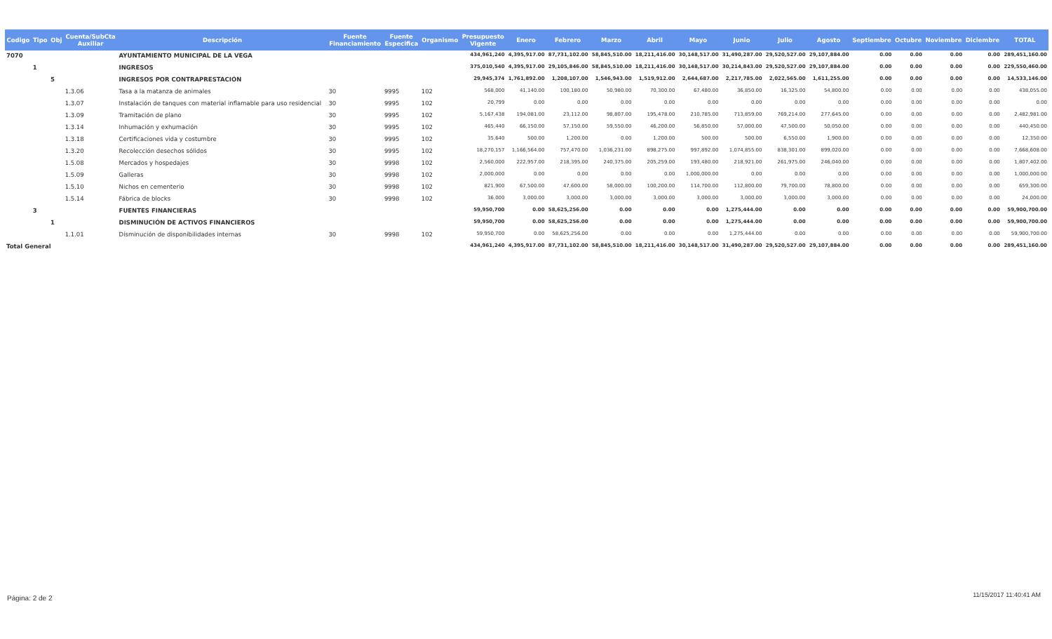| Codigo | Tipo | Obj | Cuenta/SubCta Auxiliar | Descripción | Fuente Financiamiento | Fuente Especifica | Organismo | Presupuesto Vigente | Enero | Febrero | Marzo | Abril | Mayo | Junio | Julio | Agosto | Septiembre | Octubre | Noviembre | Diciembre | TOTAL |
| --- | --- | --- | --- | --- | --- | --- | --- | --- | --- | --- | --- | --- | --- | --- | --- | --- | --- | --- | --- | --- | --- |
| 7070 | | | | AYUNTAMIENTO MUNICIPAL DE LA VEGA | | | | 434,961,240 | 4,395,917.00 | 87,731,102.00 | 58,845,510.00 | 18,211,416.00 | 30,148,517.00 | 31,490,287.00 | 29,520,527.00 | 29,107,884.00 | 0.00 | 0.00 | 0.00 | 0.00 | 289,451,160.00 |
| | 1 | | | INGRESOS | | | | 375,010,540 | 4,395,917.00 | 29,105,846.00 | 58,845,510.00 | 18,211,416.00 | 30,148,517.00 | 30,214,843.00 | 29,520,527.00 | 29,107,884.00 | 0.00 | 0.00 | 0.00 | 0.00 | 229,550,460.00 |
| | | 5 | | INGRESOS POR CONTRAPRESTACIÓN | | | | 29,945,374 | 1,761,892.00 | 1,208,107.00 | 1,546,943.00 | 1,519,912.00 | 2,644,687.00 | 2,217,785.00 | 2,022,565.00 | 1,611,255.00 | 0.00 | 0.00 | 0.00 | 0.00 | 14,533,146.00 |
| | | | 1.3.06 | Tasa a la matanza de animales | 30 | 9995 | 102 | 568,000 | 41,140.00 | 100,180.00 | 50,980.00 | 70,300.00 | 67,480.00 | 36,850.00 | 16,325.00 | 54,800.00 | 0.00 | 0.00 | 0.00 | 0.00 | 438,055.00 |
| | | | 1.3.07 | Instalación de tanques con material inflamable para uso residencial | 30 | 9995 | 102 | 20,799 | 0.00 | 0.00 | 0.00 | 0.00 | 0.00 | 0.00 | 0.00 | 0.00 | 0.00 | 0.00 | 0.00 | 0.00 | 0.00 |
| | | | 1.3.09 | Tramitación de plano | 30 | 9995 | 102 | 5,167,438 | 194,081.00 | 23,112.00 | 98,807.00 | 195,478.00 | 210,785.00 | 713,859.00 | 769,214.00 | 277,645.00 | 0.00 | 0.00 | 0.00 | 0.00 | 2,482,981.00 |
| | | | 1.3.14 | Inhumación y exhumación | 30 | 9995 | 102 | 465,440 | 66,150.00 | 57,150.00 | 59,550.00 | 46,200.00 | 56,850.00 | 57,000.00 | 47,500.00 | 50,050.00 | 0.00 | 0.00 | 0.00 | 0.00 | 440,450.00 |
| | | | 1.3.18 | Certificaciones vida y costumbre | 30 | 9995 | 102 | 35,640 | 500.00 | 1,200.00 | 0.00 | 1,200.00 | 500.00 | 500.00 | 6,550.00 | 1,900.00 | 0.00 | 0.00 | 0.00 | 0.00 | 12,350.00 |
| | | | 1.3.20 | Recolección desechos sólidos | 30 | 9995 | 102 | 18,270,157 | 1,166,564.00 | 757,470.00 | 1,036,231.00 | 898,275.00 | 997,892.00 | 1,074,855.00 | 838,301.00 | 899,020.00 | 0.00 | 0.00 | 0.00 | 0.00 | 7,668,608.00 |
| | | | 1.5.08 | Mercados y hospedajes | 30 | 9998 | 102 | 2,560,000 | 222,957.00 | 218,395.00 | 240,375.00 | 205,259.00 | 193,480.00 | 218,921.00 | 261,975.00 | 246,040.00 | 0.00 | 0.00 | 0.00 | 0.00 | 1,807,402.00 |
| | | | 1.5.09 | Galleras | 30 | 9998 | 102 | 2,000,000 | 0.00 | 0.00 | 0.00 | 0.00 | 1,000,000.00 | 0.00 | 0.00 | 0.00 | 0.00 | 0.00 | 0.00 | 0.00 | 1,000,000.00 |
| | | | 1.5.10 | Nichos en cementerio | 30 | 9998 | 102 | 821,900 | 67,500.00 | 47,600.00 | 58,000.00 | 100,200.00 | 114,700.00 | 112,800.00 | 79,700.00 | 78,800.00 | 0.00 | 0.00 | 0.00 | 0.00 | 659,300.00 |
| | | | 1.5.14 | Fábrica de blocks | 30 | 9998 | 102 | 36,000 | 3,000.00 | 3,000.00 | 3,000.00 | 3,000.00 | 3,000.00 | 3,000.00 | 3,000.00 | 3,000.00 | 0.00 | 0.00 | 0.00 | 0.00 | 24,000.00 |
| | 3 | | | FUENTES FINANCIERAS | | | | 59,950,700 | 0.00 | 58,625,256.00 | 0.00 | 0.00 | 0.00 | 1,275,444.00 | 0.00 | 0.00 | 0.00 | 0.00 | 0.00 | 0.00 | 59,900,700.00 |
| | | 1 | | DISMINUCIÓN DE ACTIVOS FINANCIEROS | | | | 59,950,700 | 0.00 | 58,625,256.00 | 0.00 | 0.00 | 0.00 | 1,275,444.00 | 0.00 | 0.00 | 0.00 | 0.00 | 0.00 | 0.00 | 59,900,700.00 |
| | | | 1.1.01 | Disminución de disponibilidades internas | 30 | 9998 | 102 | 59,950,700 | 0.00 | 58,625,256.00 | 0.00 | 0.00 | 0.00 | 1,275,444.00 | 0.00 | 0.00 | 0.00 | 0.00 | 0.00 | 0.00 | 59,900,700.00 |
| Total General | | | | | | | | 434,961,240 | 4,395,917.00 | 87,731,102.00 | 58,845,510.00 | 18,211,416.00 | 30,148,517.00 | 31,490,287.00 | 29,520,527.00 | 29,107,884.00 | 0.00 | 0.00 | 0.00 | 0.00 | 289,451,160.00 |
Página: 2 de 2 11/15/2017 11:40:41 AM